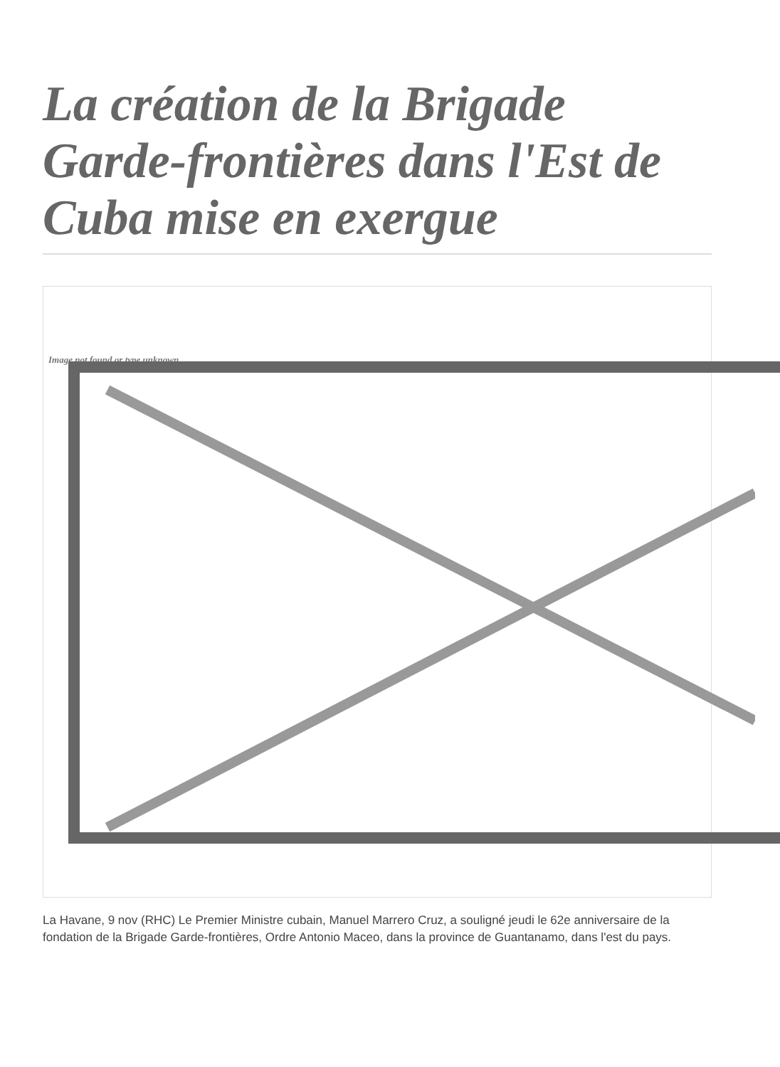La création de la Brigade Garde-frontières dans l'Est de Cuba mise en exergue
Image not found or type unknown
La Havane, 9 nov (RHC) Le Premier Ministre cubain, Manuel Marrero Cruz, a souligné jeudi le 62e anniversaire de la fondation de la Brigade Garde-frontières, Ordre Antonio Maceo, dans la province de Guantanamo, dans l'est du pays.